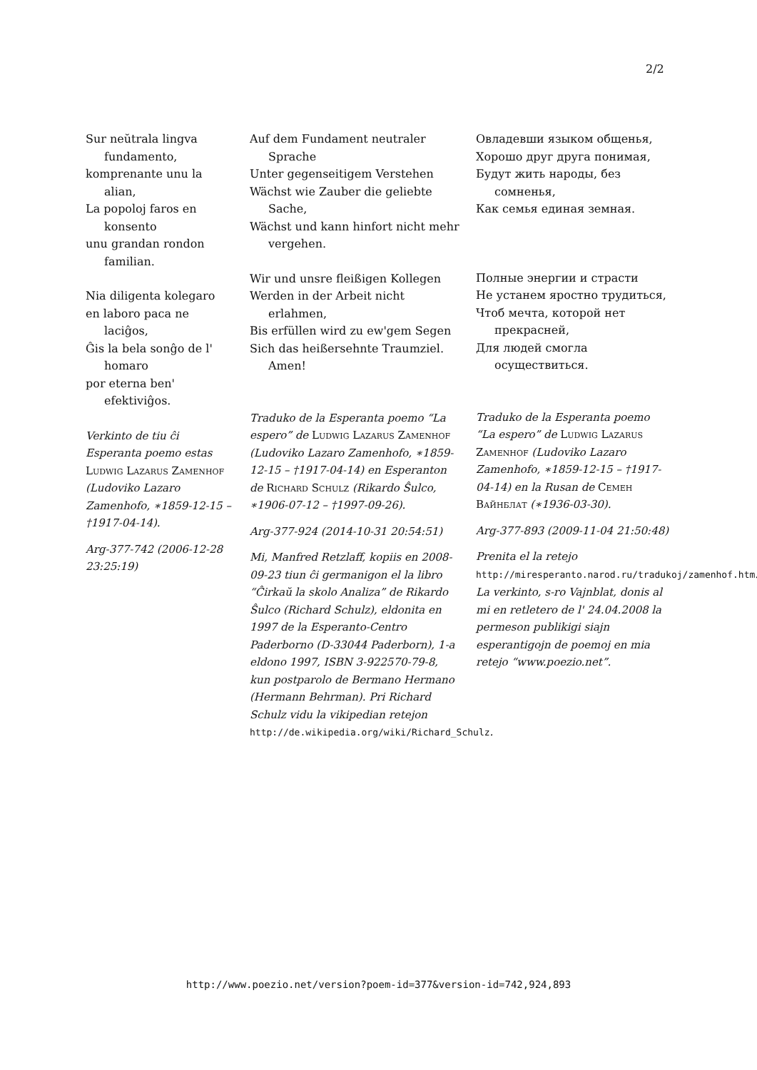2/2
Sur neŭtrala lingva fundamento,
komprenante unu la alian,
La popoloj faros en konsento
unu grandan rondon familian.
Nia diligenta kolegaro
en laboro paca ne laciĝos,
Ĝis la bela sonĝo de l' homaro
por eterna ben' efektiviĝos.
Verkinto de tiu ĉi Esperanta poemo estas Ludwig Lazarus Zamenhof (Ludoviko Lazaro Zamenhofo, ∗1859-12-15 – †1917-04-14).
Arg-377-742 (2006-12-28 23:25:19)
Auf dem Fundament neutraler Sprache
Unter gegenseitigem Verstehen
Wächst wie Zauber die geliebte Sache,
Wächst und kann hinfort nicht mehr vergehen.
Wir und unsre fleißigen Kollegen
Werden in der Arbeit nicht erlahmen,
Bis erfüllen wird zu ew'gem Segen
Sich das heißersehnte Traumziel. Amen!
Traduko de la Esperanta poemo “La espero” de Ludwig Lazarus Zamenhof (Ludoviko Lazaro Zamenhofo, ∗1859-12-15 – †1917-04-14) en Esperanton de Richard Schulz (Rikardo Ŝulco, ∗1906-07-12 – †1997-09-26).
Arg-377-924 (2014-10-31 20:54:51)
Mi, Manfred Retzlaff, kopiis en 2008-09-23 tiun ĉi germanigon el la libro “Ĉirkaŭ la skolo Analiza” de Rikardo Ŝulco (Richard Schulz), eldonita en 1997 de la Esperanto-Centro Paderborno (D-33044 Paderborn), 1-a eldono 1997, ISBN 3-922570-79-8, kun postparolo de Bermano Hermano (Hermann Behrman). Pri Richard Schulz vidu la vikipedian retejon http://de.wikipedia.org/wiki/Richard_Schulz.
Овладевши языком общенья,
Хорошо друг друга понимая,
Будут жить народы, без сомненья,
Как семья единая земная.
Полные энергии и страсти
Не устанем яростно трудиться,
Чтоб мечта, которой нет прекрасней,
Для людей смогла осуществиться.
Traduko de la Esperanta poemo “La espero” de Ludwig Lazarus Zamenhof (Ludoviko Lazaro Zamenhofo, ∗1859-12-15 – †1917-04-14) en la Rusan de Семен Вайнблат (∗1936-03-30).
Arg-377-893 (2009-11-04 21:50:48)
Prenita el la retejo http://miresperanto.narod.ru/tradukoj/zamenhof.htm. La verkinto, s-ro Vajnblat, donis al mi en retletero de l' 24.04.2008 la permeson publikigi siajn esperantigojn de poemoj en mia retejo “www.poezio.net”.
http://www.poezio.net/version?poem-id=377&version-id=742,924,893